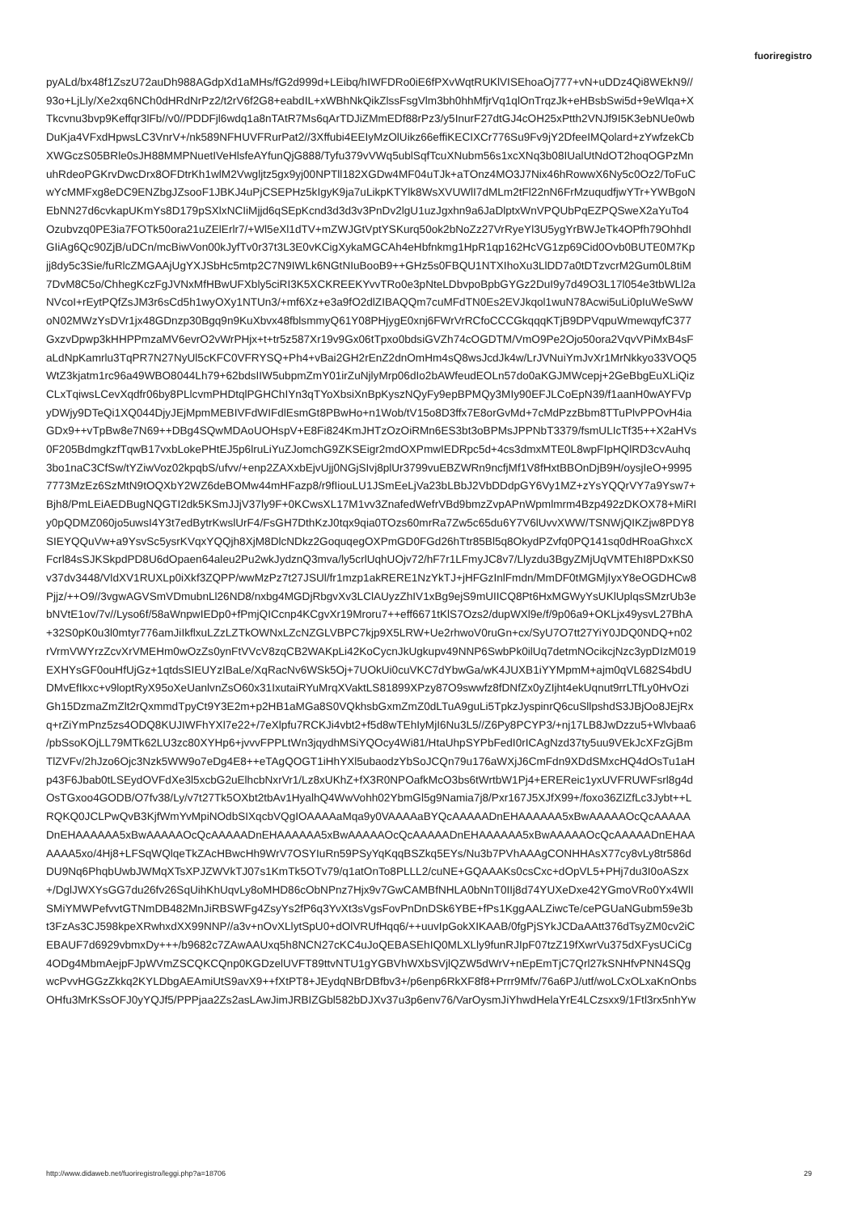fuoriregistro
pyALd/bx48f1ZszU72auDh988AGdpXd1aMHs/fG2d999d+LEibq/hIWFDRo0iE6fPXvWqtRUKlVISEhoaOj777+vN+uDDz4Qi8WEkN9//
93o+LjLly/Xe2xq6NCh0dHRdNrPz2/t2rV6f2G8+eabdIL+xWBhNkQikZlssFsgVlm3bh0hhMfjrVq1qlOnTrqzJk+eHBsbSwi5d+9eWlqa+X
Tkcvnu3bvp9Keffqr3lFb//v0//PDDFjl6wdq1a8nTAtR7Ms6qArTDJiZMmEDf88rPz3/y5InurF27dtGJ4cOH25xPtth2VNJf9I5K3ebNUe0wb
DuKja4VFxdHpwsLC3VnrV+/nk589NFHUVFRurPat2//3Xffubi4EEIyMzOlUikz66effiKECIXCr776Su9Fv9jY2DfeeIMQolard+zYwfzekCb
XWGczS05BRle0sJH88MMPNuetIVeHlsfeAYfunQjG888/Tyfu379vVWq5ublSqfTcuXNubm56s1xcXNq3b08IUalUtNdOT2hoqOGPzMn
uhRdeoPGKrvDwcDrx8OFDtrKh1wlM2Vwgljtz5gx9yj00NPTll182XGDw4MF04uTJk+aTOnz4MO3J7Nix46hRowwX6Ny5c0Oz2/ToFuC
wYcMMFxg8eDC9ENZbgJZsooF1JBKJ4uPjCSEPHz5kIgyK9ja7uLikpKTYlk8WsXVUWlI7dMLm2tFl22nN6FrMzuqudfjwYTr+YWBgoN
EbNN27d6cvkapUKmYs8D179pSXlxNCIiMjjd6qSEpKcnd3d3d3v3PnDv2lgU1uzJgxhn9a6JaDlptxWnVPQUbPqEZPQSweX2aYuTo4
Ozubvzq0PE3ia7FOTk50ora21uZElErlr7/+Wl5eXl1dTV+mZWJGtVptYSKurq50ok2bNoZz27VrRyeYl3U5ygYrBWJeTk4OPfh79OhhdI
GIiAg6Qc90ZjB/uDCn/mcBiwVon00kJyfTv0r37t3L3E0vKCigXykaMGCAh4eHbfnkmg1HpR1qp162HcVG1zp69Cid0Ovb0BUTE0M7Kp
jj8dy5c3Sie/fuRlcZMGAAjUgYXJSbHc5mtp2C7N9IWLk6NGtNIuBooB9++GHz5s0FBQU1NTXIhoXu3LlDD7a0tDTzvcrM2Gum0L8tiM
7DvM8C5o/ChhegKczFgJVNxMfHBwUFXbly5ciRI3K5XCKREEKYvvTRo0e3pNteLDbvpoBpbGYGz2DuI9y7d49O3L17l054e3tbWLl2a
NVcoI+rEytPQfZsJM3r6sCd5h1wyOXy1NTUn3/+mf6Xz+e3a9fO2dlZIBAQQm7cuMFdTN0Es2EVJkqol1wuN78Acwi5uLi0pIuWeSwW
oN02MWzYsDVr1jx48GDnzp30Bgq9n9KuXbvx48fblsmmyQ61Y08PHjygE0xnj6FWrVrRCfoCCCGkqqqKTjB9DPVqpuWmewqyfC377
GxzvDpwp3kHHPPmzaMV6evrO2vWrPHjx+t+tr5z587Xr19v9Gx06tTpxo0bdsiGVZh74cOGDTM/VmO9Pe2Ojo50ora2VqvVPiMxB4sF
aLdNpKamrlu3TqPR7N27NyUl5cKFC0VFRYSQ+Ph4+vBai2GH2rEnZ2dnOmHm4sQ8wsJcdJk4w/LrJVNuiYmJvXr1MrNkkyo33VOQ5
WtZ3kjatm1rc96a49WBO8044Lh79+62bdsIIW5ubpmZmY01irZuNjlyMrp06dIo2bAWfeudEOLn57do0aKGJMWcepj+2GeBbgEuXLiQiz
CLxTqiwsLCevXqdfr06by8PLlcvmPHDtqlPGHChIYn3qTYoXbsiXnBpKyszNQyFy9epBPMQy3MIy90EFJLCoEpN39/f1aanH0wAYFVp
yDWjy9DTeQi1XQ044DjyJEjMpmMEBIVFdWIFdlEsmGt8PBwHo+n1Wob/tV15o8D3ffx7E8orGvMd+7cMdPzzBbm8TTuPlvPPOvH4ia
GDx9++vTpBw8e7N69++DBg4SQwMDAoUOHspV+E8Fi824KmJHTzOzOiRMn6ES3bt3oBPMsJPPNbT3379/fsmULIcTf35++X2aHVs
0F205BdmgkzfTqwB17vxbLokePHtEJ5p6lruLiYuZJomchG9ZKSEigr2mdOXPmwIEDRpc5d+4cs3dmxMTE0L8wpFIpHQlRD3cvAuhq
3bo1naC3CfSw/tYZiwVoz02kpqbS/ufvv/+enp2ZAXxbEjvUjj0NGjSIvj8plUr3799vuEBZWRn9ncfjMf1V8fHxtBBOnDjB9H/oysjIeO+9995
7773MzEz6SzMtN9tOQXbY2WZ6deBOMw44mHFazp8/r9fIiouLU1JSmEeLjVa23bLBbJ2VbDDdpGY6Vy1MZ+zYsYQQrVY7a9Ysw7+
Bjh8/PmLEiAEDBugNQGTI2dk5KSmJJjV37ly9F+0KCwsXL17M1vv3ZnafedWefrVBd9bmzZvpAPnWpmlmrm4Bzp492zDKOX78+MiRI
y0pQDMZ060jo5uwsI4Y3t7edBytrKwslUrF4/FsGH7DthKzJ0tqx9qia0TOzs60mrRa7Zw5c65du6Y7V6lUvvXWW/TSNWjQIKZjw8PDY8
SIEYQQuVw+a9YsvSc5ysrKVqxYQQjh8XjM8DlcNDkz2GoquqegOXPmGD0FGd26hTtr85Bl5q8OkydPZvfq0PQ141sq0dHRoaGhxcX
Fcrl84sSJKSkpdPD8U6dOpaen64aleu2Pu2wkJydznQ3mva/ly5crlUqhUOjv72/hF7r1LFmyJC8v7/Llyzdu3BgyZMjUqVMTEhI8PDxKS0
v37dv3448/VldXV1RUXLp0iXkf3ZQPP/wwMzPz7t27JSUl/fr1mzp1akRERE1NzYkTJ+jHFGzInlFmdn/MmDF0tMGMjIyxY8eOGDHCw8
Pjjz/++O9//3vgwAGVSmVDmubnLl26ND8/nxbg4MGDjRbgvXv3LClAUyzZhIV1xBg9ejS9mUIICQ8Pt6HxMGWyYsUKlUplqsSMzrUb3e
bNVtE1ov/7v//Lyso6f/58aWnpwIEDp0+fPmjQICcnp4KCgvXr19Mroru7++eff6671tKlS7Ozs2/dupWXl9e/f/9p06a9+OKLjx49ysvL27BhA
+32S0pK0u3l0mtyr776amJiIkflxuLZzLZTkOWNxLZcNZGLVBPC7kjp9X5LRW+Ue2rhwoV0ruGn+cx/SyU7O7tt27YiY0JDQ0NDQ+n02
rVrmVWYrzZcvXrVMEHm0wOzZs0ynFtVVcV8zqCB2WAKpLi42KoCycnJkUgkupv49NNP6SwbPk0ilUq7detmNOcikcjNzc3ypDIzM019
EXHYsGF0ouHfUjGz+1qtdsSIEUYzIBaLe/XqRacNv6WSk5Oj+7UOkUi0cuVKC7dYbwGa/wK4JUXB1iYYMpmM+ajm0qVL682S4bdU
DMvEfIkxc+v9loptRyX95oXeUanlvnZsO60x31IxutaiRYuMrqXVaktLS81899XPzy87O9swwfz8fDNfZx0yZIjht4ekUqnut9rrLTfLy0HvOzi
Gh15DzmaZmZlt2rQxmmdTpyCt9Y3E2m+p2HB1aMGa8S0VQkhsbGxmZmZ0dLTuA9guLi5TpkzJyspinrQ6cuSllpshdS3JBjOo8JEjRx
q+rZiYmPnz5zs4ODQ8KUJIWFhYXl7e22+/7eXlpfu7RCKJi4vbt2+f5d8wTEhIyMjI6Nu3L5//Z6Py8PCYP3/+nj17LB8JwDzzu5+Wlvbaa6
/pbSsoKOjLL79MTk62LU3zc80XYHp6+jvvvFPPLtWn3jqydhMSiYQOcy4Wi81/HtaUhpSYPbFedI0rICAgNzd37ty5uu9VEkJcXFzGjBm
TlZVFv/2hJzo6Ojc3Nzk5WW9o7eDg4E8++eTAgQOGT1iHhYXl5ubaodzYbSoJCQn79u176aWXjJ6CmFdn9XDdSMxcHQ4dOsTu1aH
p43F6Jbab0tLSEydOVFdXe3l5xcbG2uElhcbNxrVr1/Lz8xUKhZ+fX3R0NPOafkMcO3bs6tWrtbW1Pj4+EREReic1yxUVFRUWFsrl8g4d
OsTGxoo4GODB/O7fv38/Ly/v7t27Tk5OXbt2tbAv1HyalhQ4WwVohh02YbmGl5g9Namia7j8/Pxr167J5XJfX99+/foxo36ZlZfLc3Jybt++L
RQKQ0JCLPwQvB3KjfWmYvMpiNOdbSIXqcbVQgIOAAAAaMqa9y0VAAAAaBYQcAAAAADnEHAAAAAA5xBwAAAAAOcQcAAAAA
DnEHAAAAAA5xBwAAAAAOcQcAAAAADnEHAAAAAA5xBwAAAAAOcQcAAAAADnEHAAAAAA5xBwAAAAAOcQcAAAAADnEHAA
AAAA5xo/4Hj8+LFSqWQlqeTkZAcHBwcHh9WrV7OSYIuRn59PSyYqKqqBSZkq5EYs/Nu3b7PVhAAAgCONHHAsX77cy8vLy8tr586d
DU9Nq6PhqbUwbJWMqXTsXPJZWVkTJ07s1KmTk5OTv79/q1atOnTo8PLLL2/cuNE+GQAAAKs0csCxc+dOpVL5+PHj7du3I0oASzx
+/DglJWXYsGG7du26fv26SqUihKhUqvLy8oMHD86cObNPnz7Hjx9v7GwCAMBfNHLA0bNnT0IIj8d74YUXeDxe42YGmoVRo0Yx4WlI
SMiYMWPefvvtGTNmDB482MnJiRBSWFg4ZsyYs2fP6q3YvXt3sVgsFovPnDnDSk6YBE+fPs1KggAALZiwcTe/cePGUaNGubm59e3b
t3FzAs3CJ598kpeXRwhxdXX99NNP//a3v+nOvXLlytSpU0+dOlVRUfHqq6/++uuvIpGokXIKAAB/0fgPjSYkJCDaAAtt376dTsyZM0cv2iC
EBAUF7d6929vbmxDy+++/b9682c7ZAwAAUxq5h8NCN27cKC4uJoQEBASEhIQ0MLXLly9funRJIpF07tzZ19fXwrVu375dXFysUCiCg
4ODg4MbmAejpFJpWVmZSCQKCQnp0KGDzelUVFT89ttvNTU1gYGBVhWXbSVjlQZW5dWrV+nEpEmTjC7Qrl27kSNHfvPNN4SQg
wcPvvHGGzZkkq2KYLDbgAEAmiUtS9avX9++fXtPT8+JEydqNBrDBfbv3+/p6enp6RkXF8f8+Prrr9Mfv/76a6PJ/utf/woLCxOLxaKnOnbs
OHfu3MrKSsOFJ0yYQJf5/PPPjaa2Zs2asLAwJimJRBIZGbl582bDJXv37u3p6env76/VarOysmJiYhwdHelaYrE4LCzsxx9/1Ftl3rx5nhYw
http://www.didaweb.net/fuoriregistro/leggi.php?a=18706 29